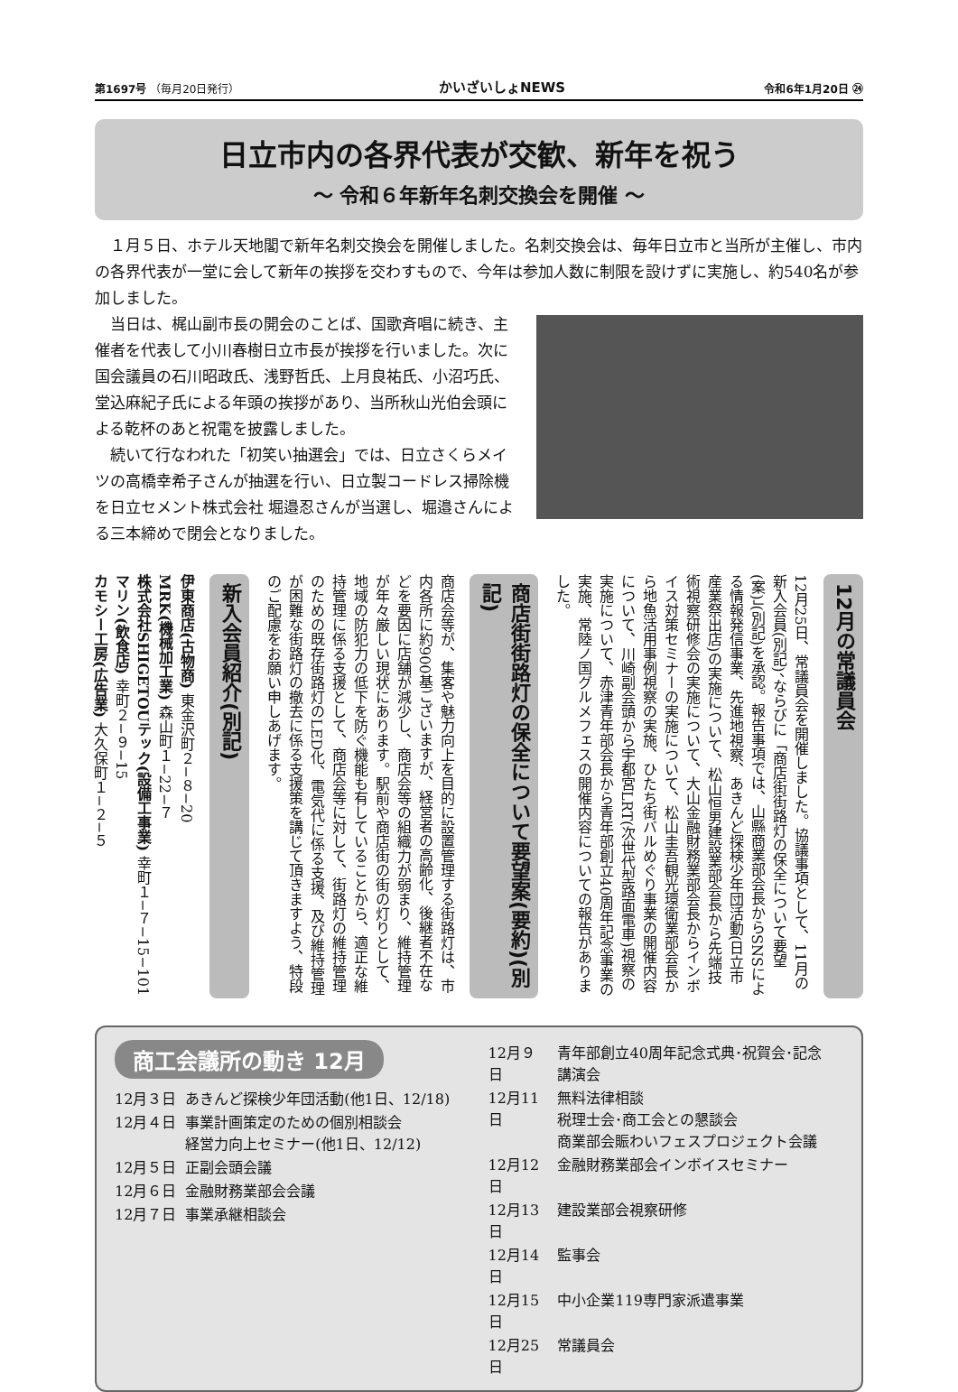第1697号 （毎月20日発行） かいざいしょNEWS 令和6年1月20日 ㉔
日立市内の各界代表が交歓、新年を祝う
〜 令和６年新年名刺交換会を開催 〜
１月５日、ホテル天地閣で新年名刺交換会を開催しました。名刺交換会は、毎年日立市と当所が主催し、市内の各界代表が一堂に会して新年の挨拶を交わすもので、今年は参加人数に制限を設けずに実施し、約540名が参加しました。
当日は、梶山副市長の開会のことば、国歌斉唱に続き、主催者を代表して小川春樹日立市長が挨拶を行いました。次に国会議員の石川昭政氏、浅野哲氏、上月良祐氏、小沼巧氏、堂込麻紀子氏による年頭の挨拶があり、当所秋山光伯会頭による乾杯のあと祝電を披露しました。
続いて行なわれた「初笑い抽選会」では、日立さくらメイツの高橋幸希子さんが抽選を行い、日立製コードレス掃除機を日立セメント株式会社 堀邉忍さんが当選し、堀邉さんによる三本締めで閉会となりました。
12月の常議員会
12月25日、常議員会を開催しました。協議事項として、11月の新入会員(別記)、ならびに「商店街街路灯の保全について要望(案)」(別記)を承認。報告事項では、山縣商業部会長からSNSによる情報発信事業、先進地視察、あきんど探検少年団活動(日立市産業祭出店)の実施について、松山恒男建設業部会長から先端技術視察研修会の実施について、大山金融財務業部会長からインボイス対策セミナーの実施について、松山圭吾観光環衛業部会長から地魚活用事例視察の実施、ひたち街バルめぐり事業の開催内容について、川崎副会頭から宇都宮LRT(次世代型路面電車)視察の実施について、赤津青年部会長から青年部創立40周年記念事業の実施、常陸ノ国グルメフェスの開催内容についての報告がありました。
商店街街路灯の保全について要望案(要約)(別記)
商店会等が、集客や魅力向上を目的に設置管理する街路灯は、市内各所に約900基ございますが、経営者の高齢化、後継者不在などを要因に店舗が減少し、商店会等の組織力が弱まり、維持管理が年々厳しい現状にあります。駅前や商店街の街の灯りとして、地域の防犯力の低下を防ぐ機能も有していることから、適正な維持管理に係る支援として、商店会等に対して、街路灯の維持管理のための既存街路灯のLED化、電気代に係る支援、及び維持管理が困難な街路灯の撤去に係る支援策を講じて頂きますよう、特段のご配慮をお願い申しあげます。
新入会員紹介(別記)
伊東商店(古物商) 東金沢町２−８−20
MRK(機械加工業) 森山町１−22−７
株式会社SHIGETOUテック(設備工事業) 幸町１−７−15−101
マリン(飲食店) 幸町２−９−15
カモシー工房(広告業) 大久保町１−２−５
商工会議所の動き 12月
| 12月３日 | あきんど探検少年団活動(他1日、12/18) |
| 12月４日 | 事業計画策定のための個別相談会 経営力向上セミナー(他1日、12/12) |
| 12月５日 | 正副会頭会議 |
| 12月６日 | 金融財務業部会会議 |
| 12月７日 | 事業承継相談会 |
| 12月９日 | 青年部創立40周年記念式典･祝賀会･記念講演会 |
| 12月11日 | 無料法律相談 税理士会･商工会との懇談会 商業部会賑わいフェスプロジェクト会議 |
| 12月12日 | 金融財務業部会インボイスセミナー |
| 12月13日 | 建設業部会視察研修 |
| 12月14日 | 監事会 |
| 12月15日 | 中小企業119専門家派遣事業 |
| 12月25日 | 常議員会 |